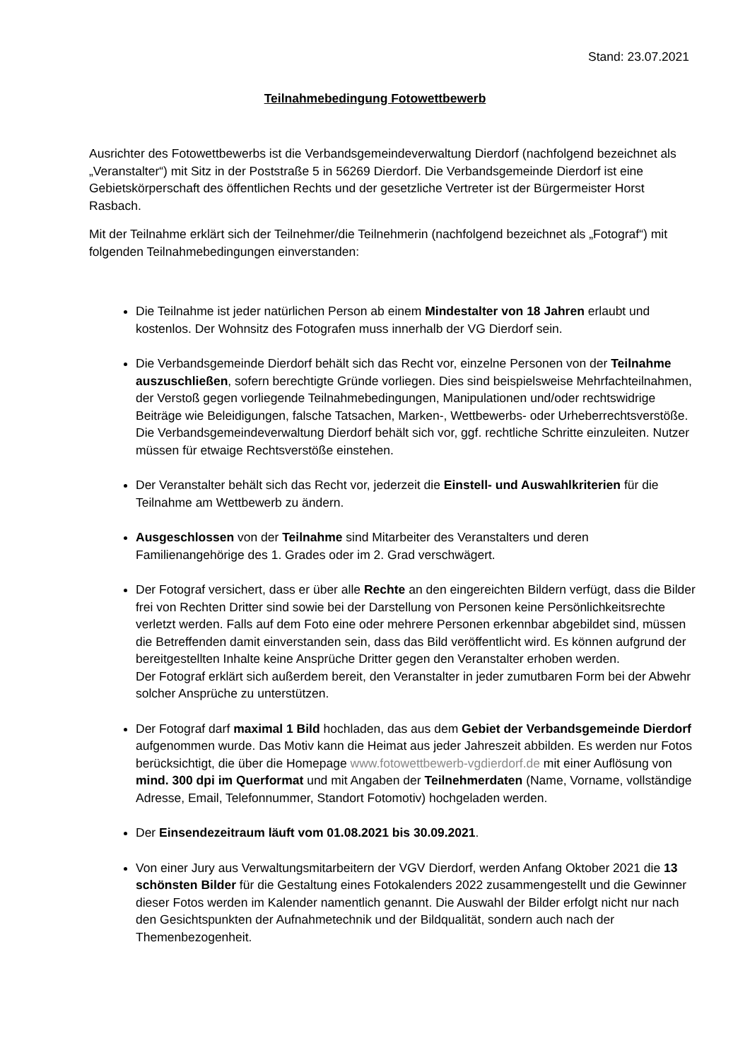Stand: 23.07.2021
Teilnahmebedingung Fotowettbewerb
Ausrichter des Fotowettbewerbs ist die Verbandsgemeindeverwaltung Dierdorf (nachfolgend bezeichnet als „Veranstalter“) mit Sitz in der Poststraße 5 in 56269 Dierdorf. Die Verbandsgemeinde Dierdorf ist eine Gebietskörperschaft des öffentlichen Rechts und der gesetzliche Vertreter ist der Bürgermeister Horst Rasbach.
Mit der Teilnahme erklärt sich der Teilnehmer/die Teilnehmerin (nachfolgend bezeichnet als „Fotograf“) mit folgenden Teilnahmebedingungen einverstanden:
Die Teilnahme ist jeder natürlichen Person ab einem Mindestalter von 18 Jahren erlaubt und kostenlos. Der Wohnsitz des Fotografen muss innerhalb der VG Dierdorf sein.
Die Verbandsgemeinde Dierdorf behält sich das Recht vor, einzelne Personen von der Teilnahme auszuschließen, sofern berechtigte Gründe vorliegen. Dies sind beispielsweise Mehrfachteilnahmen, der Verstoß gegen vorliegende Teilnahmebedingungen, Manipulationen und/oder rechtswidrige Beiträge wie Beleidigungen, falsche Tatsachen, Marken-, Wettbewerbs- oder Urheberrechtsverstöße. Die Verbandsgemeindeverwaltung Dierdorf behält sich vor, ggf. rechtliche Schritte einzuleiten. Nutzer müssen für etwaige Rechtsverstöße einstehen.
Der Veranstalter behält sich das Recht vor, jederzeit die Einstell- und Auswahlkriterien für die Teilnahme am Wettbewerb zu ändern.
Ausgeschlossen von der Teilnahme sind Mitarbeiter des Veranstalters und deren Familienangehörige des 1. Grades oder im 2. Grad verschwägert.
Der Fotograf versichert, dass er über alle Rechte an den eingereichten Bildern verfügt, dass die Bilder frei von Rechten Dritter sind sowie bei der Darstellung von Personen keine Persönlichkeitsrechte verletzt werden. Falls auf dem Foto eine oder mehrere Personen erkennbar abgebildet sind, müssen die Betreffenden damit einverstanden sein, dass das Bild veröffentlicht wird. Es können aufgrund der bereitgestellten Inhalte keine Ansprüche Dritter gegen den Veranstalter erhoben werden.
Der Fotograf erklärt sich außerdem bereit, den Veranstalter in jeder zumutbaren Form bei der Abwehr solcher Ansprüche zu unterstützen.
Der Fotograf darf maximal 1 Bild hochladen, das aus dem Gebiet der Verbandsgemeinde Dierdorf aufgenommen wurde. Das Motiv kann die Heimat aus jeder Jahreszeit abbilden. Es werden nur Fotos berücksichtigt, die über die Homepage www.fotowettbewerb-vgdierdorf.de mit einer Auflösung von mind. 300 dpi im Querformat und mit Angaben der Teilnehmerdaten (Name, Vorname, vollständige Adresse, Email, Telefonnummer, Standort Fotomotiv) hochgeladen werden.
Der Einsendezeitraum läuft vom 01.08.2021 bis 30.09.2021.
Von einer Jury aus Verwaltungsmitarbeitern der VGV Dierdorf, werden Anfang Oktober 2021 die 13 schönsten Bilder für die Gestaltung eines Fotokalenders 2022 zusammengestellt und die Gewinner dieser Fotos werden im Kalender namentlich genannt. Die Auswahl der Bilder erfolgt nicht nur nach den Gesichtspunkten der Aufnahmetechnik und der Bildqualität, sondern auch nach der Themenbezogenheit.